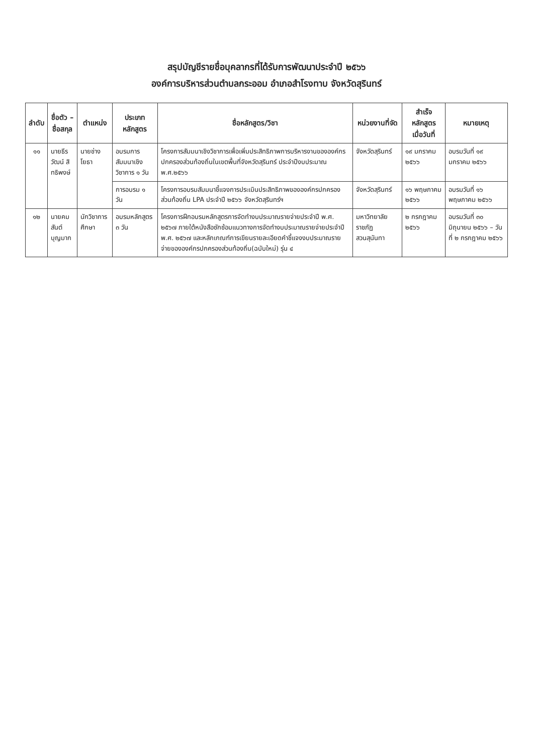สรุปบัญชีรายชื่อบุคลากรที่ได้รับการพัฒนาประจำปี ๒๕๖๖
องค์การบริหารส่วนตำบลกระออม อำเภอสำโรงทาบ จังหวัดสุรินทร์
| ลำดับ | ชื่อตัว – ชื่อสกุล | ตำแหน่ง | ประเภทหลักสูตร | ชื่อหลักสูตร/วิชา | หน่วยงานที่จัด | สำเร็จหลักสูตร เมื่อวันที่ | หมายเหตุ |
| --- | --- | --- | --- | --- | --- | --- | --- |
| ๑๑ | นายธีรวัฒน์ สิทธิพงษ์ | นายช่างโยธา | อบรมการสัมมนาเชิงวิชาการ ๑ วัน | โครงการสัมมนาเชิงวิชาการเพื่อเพิ่มประสิทธิภาพการบริหารงานขององค์กรปกครองส่วนท้องถิ่นในเขตพื้นที่จังหวัดสุรินทร์ ประจำปีงบประมาณ พ.ศ.๒๕๖๖ | จังหวัดสุรินทร์ | ๑๙ มกราคม ๒๕๖๖ | อบรมวันที่ ๑๙ มกราคม ๒๕๖๖ |
| | | | การอบรม ๑ วัน | โครงการอบรมสัมมนาชี้แจงการประเมินประสิทธิภาพขององค์กรปกครองส่วนท้องถิ่น LPA ประจำปี ๒๕๖๖ จังหวัดสุรินทร์ฯ | จังหวัดสุรินทร์ | ๑๖ พฤษภาคม ๒๕๖๖ | อบรมวันที่ ๑๖ พฤษภาคม ๒๕๖๖ |
| ๑๒ | นายคมสันต์ บุญมาก | นักวิชาการศึกษา | อบรมหลักสูตร ๓ วัน | โครงการฝึกอบรมหลักสูตรการจัดทำงบประมาณรายจ่ายประจำปี พ.ศ. ๒๕๖๗ ภายใต้หนังสือซักซ้อมแนวทางการจัดทำงบประมาณรายจ่ายประจำปี พ.ศ. ๒๕๖๗ และหลักเกณฑ์การเขียนรายละเอียดคำชี้แจงงบประมาณรายจ่ายขององค์กรปกครองส่วนท้องถิ่น(ฉบับใหม่) รุ่น ๔ | มหาวิทยาลัยราชภัฏสวนสุนันทา | ๒ กรกฎาคม ๒๕๖๖ | อบรมวันที่ ๓๐ มิถุนายน ๒๕๖๖ – วันที่ ๒ กรกฎาคม ๒๕๖๖ |